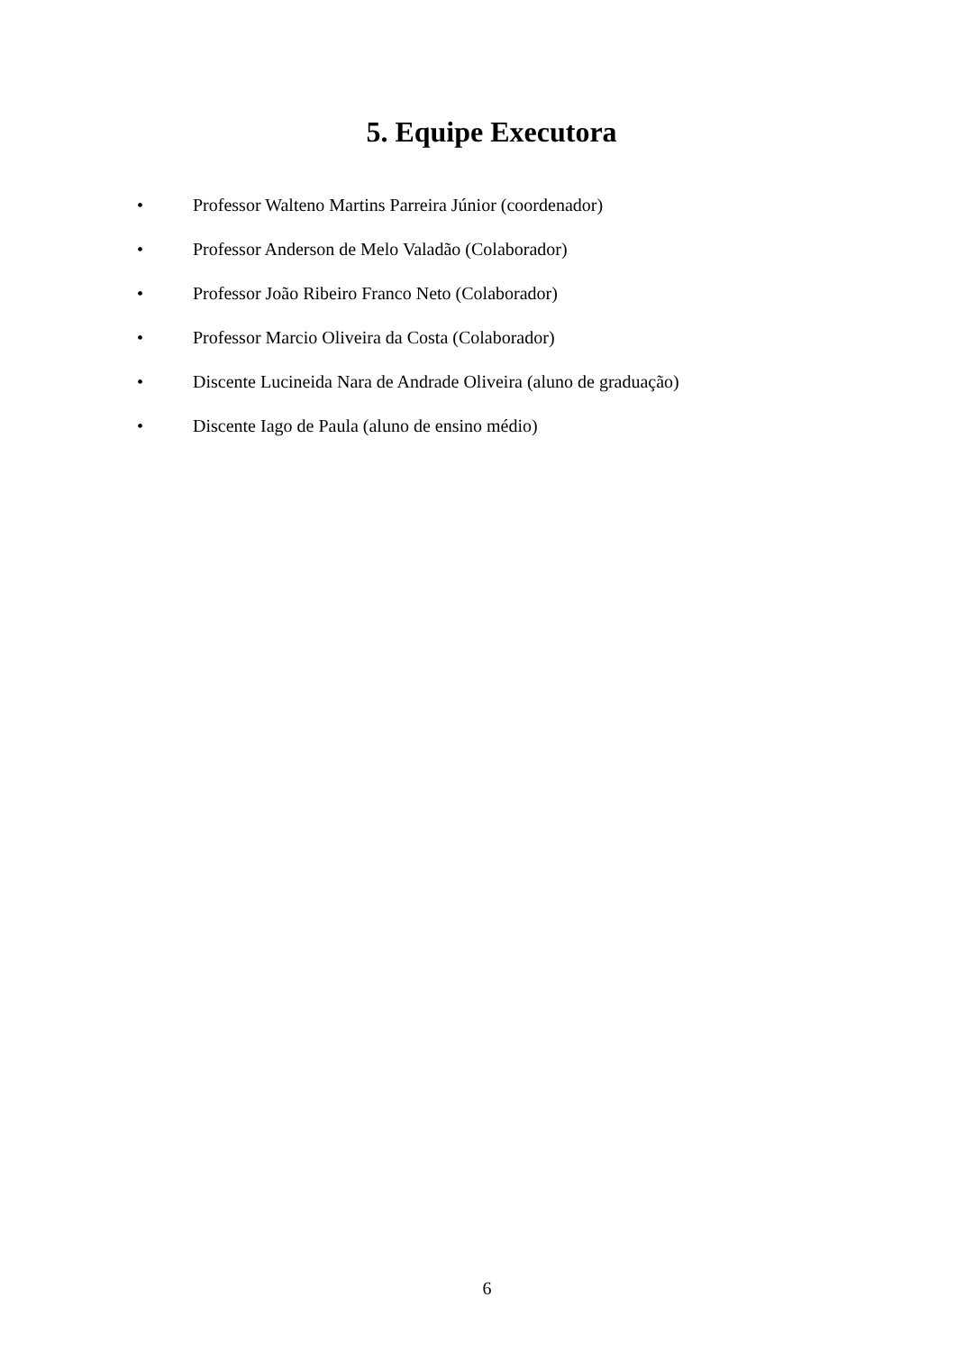5. Equipe Executora
• Professor Walteno Martins Parreira Júnior (coordenador)
• Professor Anderson de Melo Valadão (Colaborador)
• Professor João Ribeiro Franco Neto (Colaborador)
• Professor Marcio Oliveira da Costa (Colaborador)
• Discente Lucineida Nara de Andrade Oliveira (aluno de graduação)
• Discente Iago de Paula (aluno de ensino médio)
6